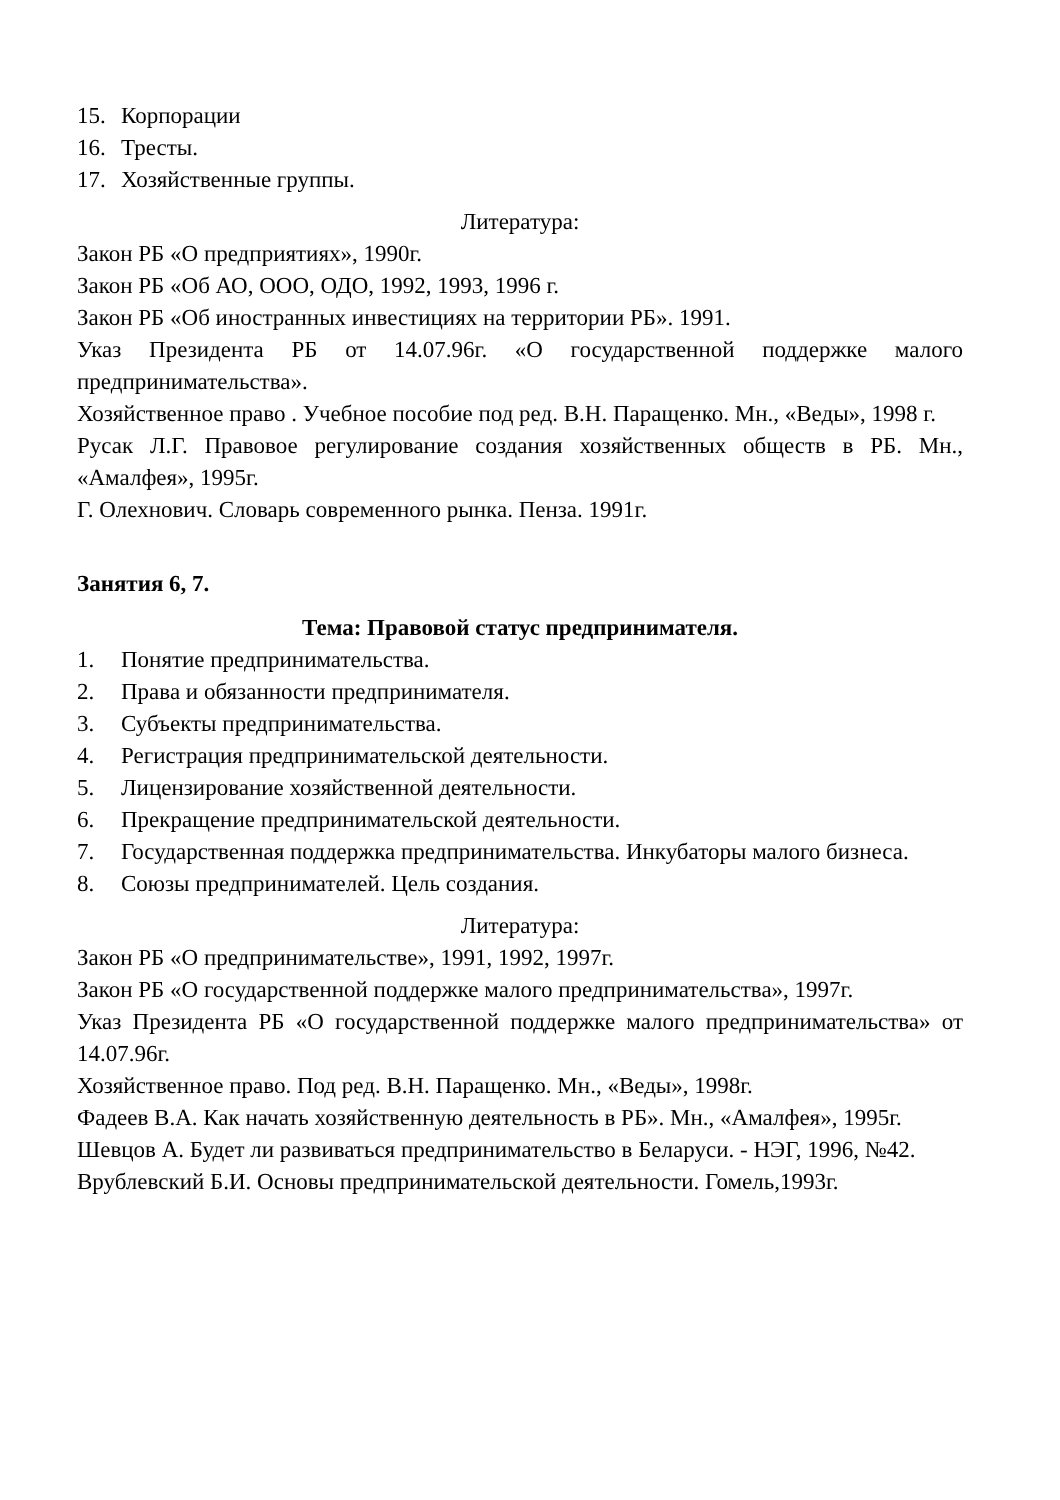15. Корпорации
16. Тресты.
17. Хозяйственные группы.
Литература:
Закон РБ «О предприятиях», 1990г.
Закон РБ «Об АО, ООО, ОДО, 1992, 1993, 1996 г.
Закон РБ «Об иностранных инвестициях на территории РБ». 1991.
Указ Президента РБ от 14.07.96г. «О государственной поддержке малого предпринимательства».
Хозяйственное право . Учебное пособие под ред. В.Н. Паращенко. Мн., «Веды», 1998 г.
Русак Л.Г. Правовое регулирование создания хозяйственных обществ в РБ. Мн., «Амалфея», 1995г.
Г. Олехнович. Словарь современного рынка. Пенза. 1991г.
Занятия 6, 7.
Тема: Правовой статус предпринимателя.
1. Понятие предпринимательства.
2. Права и обязанности предпринимателя.
3. Субъекты предпринимательства.
4. Регистрация предпринимательской деятельности.
5. Лицензирование хозяйственной деятельности.
6. Прекращение предпринимательской деятельности.
7. Государственная поддержка предпринимательства. Инкубаторы малого бизнеса.
8. Союзы предпринимателей. Цель создания.
Литература:
Закон РБ «О предпринимательстве», 1991, 1992, 1997г.
Закон РБ «О государственной поддержке малого предпринимательства», 1997г.
Указ Президента РБ «О государственной поддержке малого предпринимательства» от 14.07.96г.
Хозяйственное право. Под ред. В.Н. Паращенко. Мн., «Веды», 1998г.
Фадеев В.А. Как начать хозяйственную деятельность в РБ». Мн., «Амалфея», 1995г.
Шевцов А. Будет ли развиваться предпринимательство в Беларуси. - НЭГ, 1996, №42.
Врублевский Б.И. Основы предпринимательской деятельности. Гомель,1993г.